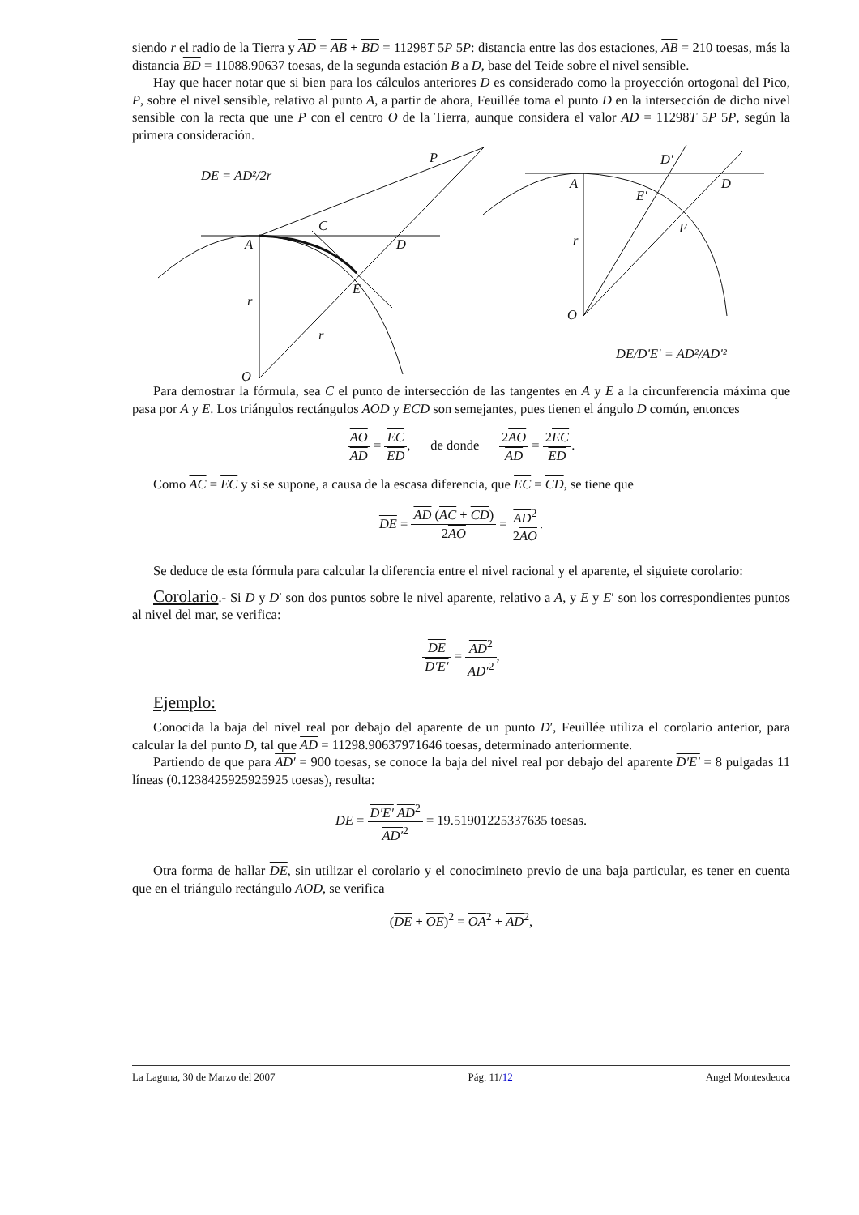siendo r el radio de la Tierra y AD = AB + BD = 11298T 5P 5P: distancia entre las dos estaciones, AB = 210 toesas, más la distancia BD = 11088.90637 toesas, de la segunda estación B a D, base del Teide sobre el nivel sensible.
Hay que hacer notar que si bien para los cálculos anteriores D es considerado como la proyección ortogonal del Pico, P, sobre el nivel sensible, relativo al punto A, a partir de ahora, Feuillée toma el punto D en la intersección de dicho nivel sensible con la recta que une P con el centro O de la Tierra, aunque considera el valor AD = 11298T 5P 5P, según la primera consideración.
DE = AD²/2r
P
C
A
D
E
r
r
O
D'
A
D
E'
E
r
O
DE/D'E' = AD²/AD'²
Para demostrar la fórmula, sea C el punto de intersección de las tangentes en A y E a la circunferencia máxima que pasa por A y E. Los triángulos rectángulos AOD y ECD son semejantes, pues tienen el ángulo D común, entonces
AO AD = EC ED, de donde 2AO AD = 2EC ED.
Como AC = EC y si se supone, a causa de la escasa diferencia, que EC = CD, se tiene que
DE = AD (AC + CD) 2AO = AD<sup>2</sup> 2AO.
Se deduce de esta fórmula para calcular la diferencia entre el nivel racional y el aparente, el siguiete corolario:
Corolario.- Si D y D′ son dos puntos sobre le nivel aparente, relativo a A, y E y E′ son los correspondientes puntos al nivel del mar, se verifica:
DE D′E′ = AD<sup>2</sup> AD′<sup>2</sup>,
Ejemplo:
Conocida la baja del nivel real por debajo del aparente de un punto D′, Feuillée utiliza el corolario anterior, para calcular la del punto D, tal que AD = 11298.90637971646 toesas, determinado anteriormente.
Partiendo de que para AD′ = 900 toesas, se conoce la baja del nivel real por debajo del aparente D′E′ = 8 pulgadas 11 líneas (0.1238425925925925 toesas), resulta:
DE = D′E′ AD<sup>2</sup> AD′<sup>2</sup> = 19.51901225337635 toesas.
Otra forma de hallar DE, sin utilizar el corolario y el conocimineto previo de una baja particular, es tener en cuenta que en el triángulo rectángulo AOD, se verifica
(DE + OE)<sup>2</sup> = OA<sup>2</sup> + AD<sup>2</sup>,
La Laguna, 30 de Marzo del 2007 Pág. 11/12 Angel Montesdeoca